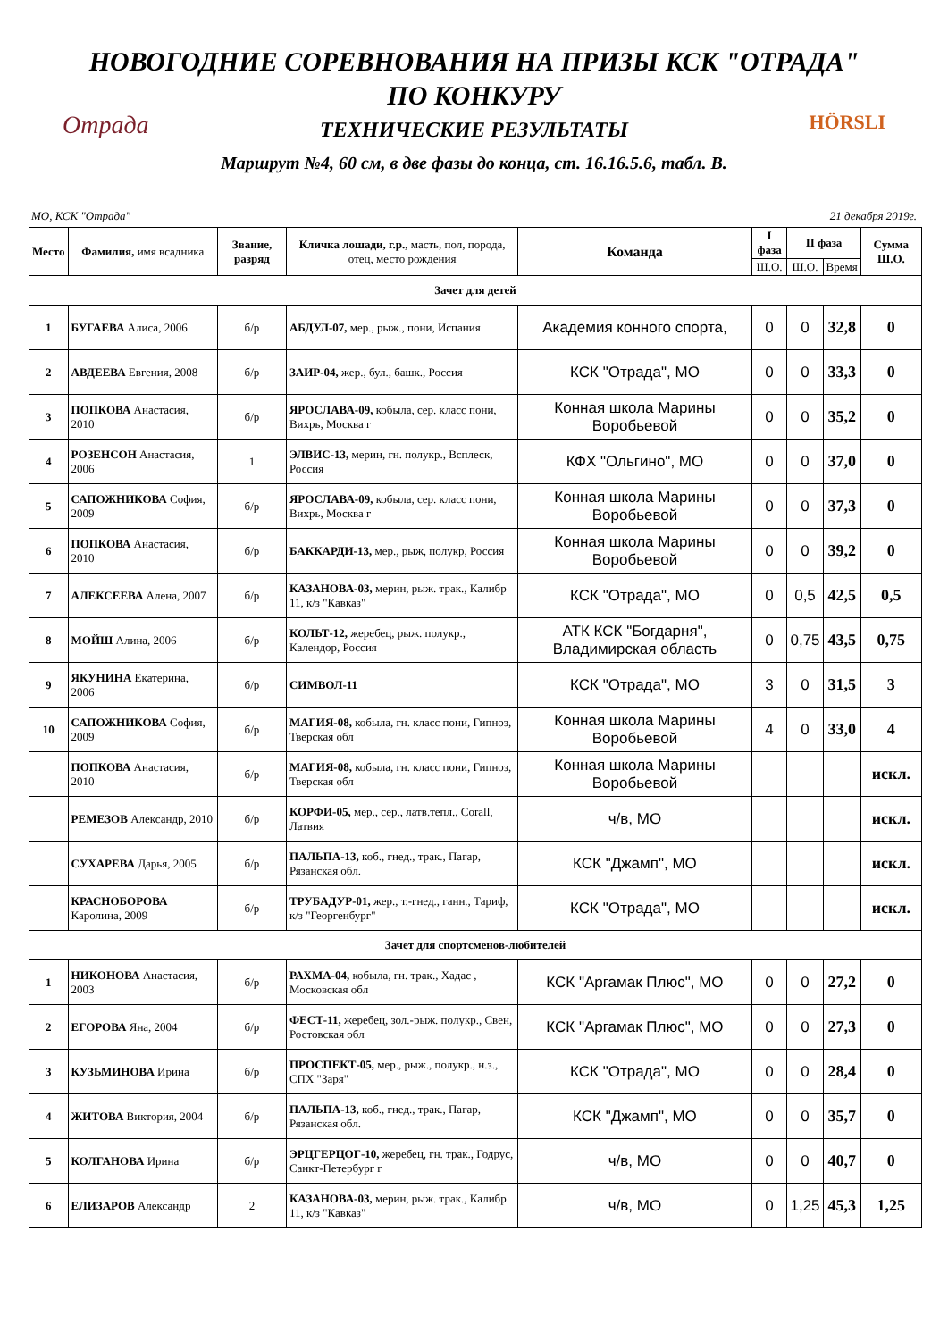НОВОГОДНИЕ СОРЕВНОВАНИЯ НА ПРИЗЫ КСК "ОТРАДА"
ПО КОНКУРУ
ТЕХНИЧЕСКИЕ РЕЗУЛЬТАТЫ
Маршрут №4, 60 см, в две фазы до конца, ст. 16.16.5.6, табл. В.
Отрада HÖRSLI
МО, КСК "Отрада" 21 декабря 2019г.
| Место | Фамилия, имя всадника | Звание, разряд | Кличка лошади, г.р., масть, пол, порода, отец, место рождения | Команда | I фаза | II фаза | | Сумма Ш.О. |
| --- | --- | --- | --- | --- | --- | --- | --- | --- |
| | | | | | Ш.О. | Ш.О. | Время | |
| Зачет для детей | | | | | | | | |
| 1 | БУГАЕВА Алиса, 2006 | б/р | АБДУЛ-07, мер., рыж., пони, Испания | Академия конного спорта, | 0 | 0 | 32,8 | 0 |
| 2 | АВДЕЕВА Евгения, 2008 | б/р | ЗАИР-04, жер., бул., башк., Россия | КСК "Отрада", МО | 0 | 0 | 33,3 | 0 |
| 3 | ПОПКОВА Анастасия, 2010 | б/р | ЯРОСЛАВА-09, кобыла, сер. класс пони, Вихрь, Москва г | Конная школа Марины Воробьевой | 0 | 0 | 35,2 | 0 |
| 4 | РОЗЕНСОН Анастасия, 2006 | 1 | ЭЛВИС-13, мерин, гн. полукр., Всплеск, Россия | КФХ "Ольгино", МО | 0 | 0 | 37,0 | 0 |
| 5 | САПОЖНИКОВА София, 2009 | б/р | ЯРОСЛАВА-09, кобыла, сер. класс пони, Вихрь, Москва г | Конная школа Марины Воробьевой | 0 | 0 | 37,3 | 0 |
| 6 | ПОПКОВА Анастасия, 2010 | б/р | БАККАРДИ-13, мер., рыж, полукр, Россия | Конная школа Марины Воробьевой | 0 | 0 | 39,2 | 0 |
| 7 | АЛЕКСЕЕВА Алена, 2007 | б/р | КАЗАНОВА-03, мерин, рыж. трак., Калибр 11, к/з "Кавказ" | КСК "Отрада", МО | 0 | 0,5 | 42,5 | 0,5 |
| 8 | МОЙШ Алина, 2006 | б/р | КОЛЬТ-12, жеребец, рыж. полукр., Календор, Россия | АТК КСК "Богдарня", Владимирская область | 0 | 0,75 | 43,5 | 0,75 |
| 9 | ЯКУНИНА Екатерина, 2006 | б/р | СИМВОЛ-11 | КСК "Отрада", МО | 3 | 0 | 31,5 | 3 |
| 10 | САПОЖНИКОВА София, 2009 | б/р | МАГИЯ-08, кобыла, гн. класс пони, Гипноз, Тверская обл | Конная школа Марины Воробьевой | 4 | 0 | 33,0 | 4 |
| | ПОПКОВА Анастасия, 2010 | б/р | МАГИЯ-08, кобыла, гн. класс пони, Гипноз, Тверская обл | Конная школа Марины Воробьевой | | | | искл. |
| | РЕМЕЗОВ Александр, 2010 | б/р | КОРФИ-05, мер., сер., латв.тепл., Corall, Латвия | ч/в, МО | | | | искл. |
| | СУХАРЕВА Дарья, 2005 | б/р | ПАЛЬПА-13, коб., гнед., трак., Пагар, Рязанская обл. | КСК "Джамп", МО | | | | искл. |
| | КРАСНОБОРОВА Каролина, 2009 | б/р | ТРУБАДУР-01, жер., т.-гнед., ганн., Тариф, к/з "Георгенбург" | КСК "Отрада", МО | | | | искл. |
| Зачет для спортсменов-любителей | | | | | | | | |
| 1 | НИКОНОВА Анастасия, 2003 | б/р | РАХМА-04, кобыла, гн. трак., Хадас , Московская обл | КСК "Аргамак Плюс", МО | 0 | 0 | 27,2 | 0 |
| 2 | ЕГОРОВА Яна, 2004 | б/р | ФЕСТ-11, жеребец, зол.-рыж. полукр., Свен, Ростовская обл | КСК "Аргамак Плюс", МО | 0 | 0 | 27,3 | 0 |
| 3 | КУЗЬМИНОВА Ирина | б/р | ПРОСПЕКТ-05, мер., рыж., полукр., н.з., СПХ "Заря" | КСК "Отрада", МО | 0 | 0 | 28,4 | 0 |
| 4 | ЖИТОВА Виктория, 2004 | б/р | ПАЛЬПА-13, коб., гнед., трак., Пагар, Рязанская обл. | КСК "Джамп", МО | 0 | 0 | 35,7 | 0 |
| 5 | КОЛГАНОВА Ирина | б/р | ЭРЦГЕРЦОГ-10, жеребец, гн. трак., Годрус, Санкт-Петербург г | ч/в, МО | 0 | 0 | 40,7 | 0 |
| 6 | ЕЛИЗАРОВ Александр | 2 | КАЗАНОВА-03, мерин, рыж. трак., Калибр 11, к/з "Кавказ" | ч/в, МО | 0 | 1,25 | 45,3 | 1,25 |